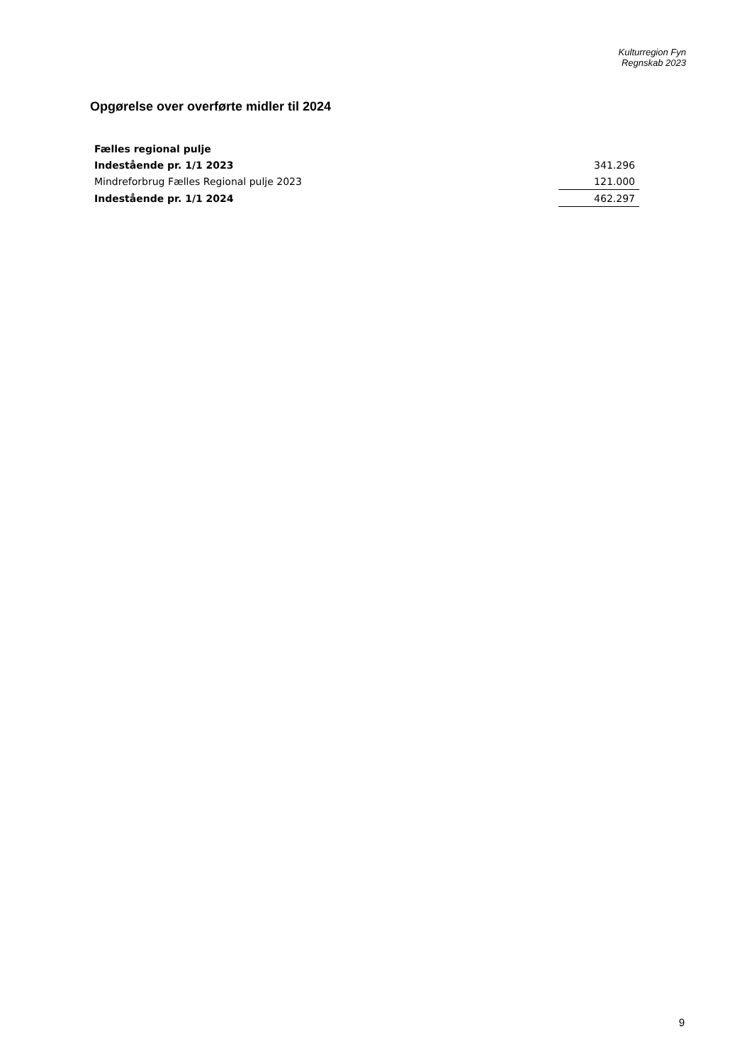Kulturregion Fyn
Regnskab 2023
Opgørelse over overførte midler til 2024
| Fælles regional pulje | | |
| Indestående pr. 1/1 2023 | | 341.296 |
| Mindreforbrug Fælles Regional pulje 2023 | | 121.000 |
| Indestående pr. 1/1 2024 | | 462.297 |
9